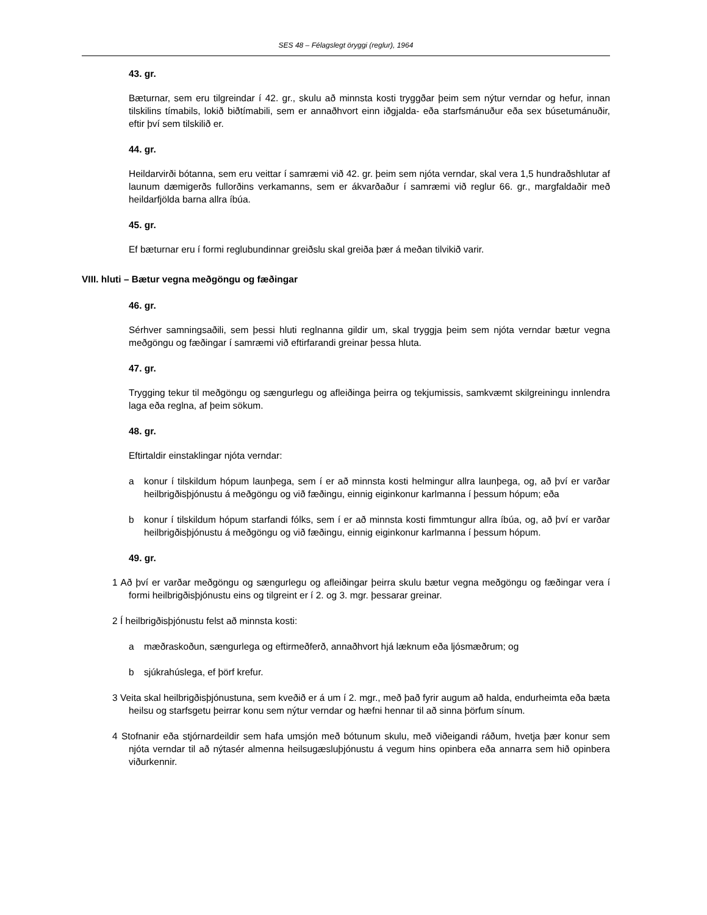SES 48 – Félagslegt öryggi (reglur), 1964
43. gr.
Bæturnar, sem eru tilgreindar í 42. gr., skulu að minnsta kosti tryggðar þeim sem nýtur verndar og hefur, innan tilskilins tímabils, lokið biðtímabili, sem er annaðhvort einn iðgjalda- eða starfsmánuður eða sex búsetumánuðir, eftir því sem tilskilið er.
44. gr.
Heildarvirði bótanna, sem eru veittar í samræmi við 42. gr. þeim sem njóta verndar, skal vera 1,5 hundraðshlutar af launum dæmigerðs fullorðins verkamanns, sem er ákvarðaður í samræmi við reglur 66. gr., margfaldaðir með heildarfjölda barna allra íbúa.
45. gr.
Ef bæturnar eru í formi reglubundinnar greiðslu skal greiða þær á meðan tilvikið varir.
VIII. hluti – Bætur vegna meðgöngu og fæðingar
46. gr.
Sérhver samningsaðili, sem þessi hluti reglnanna gildir um, skal tryggja þeim sem njóta verndar bætur vegna meðgöngu og fæðingar í samræmi við eftirfarandi greinar þessa hluta.
47. gr.
Trygging tekur til meðgöngu og sængurlegu og afleiðinga þeirra og tekjumissis, samkvæmt skilgreiningu innlendra laga eða reglna, af þeim sökum.
48. gr.
Eftirtaldir einstaklingar njóta verndar:
a konur í tilskildum hópum launþega, sem í er að minnsta kosti helmingur allra launþega, og, að því er varðar heilbrigðisþjónustu á meðgöngu og við fæðingu, einnig eiginkonur karlmanna í þessum hópum; eða
b konur í tilskildum hópum starfandi fólks, sem í er að minnsta kosti fimmtungur allra íbúa, og, að því er varðar heilbrigðisþjónustu á meðgöngu og við fæðingu, einnig eiginkonur karlmanna í þessum hópum.
49. gr.
1 Að því er varðar meðgöngu og sængurlegu og afleiðingar þeirra skulu bætur vegna meðgöngu og fæðingar vera í formi heilbrigðisþjónustu eins og tilgreint er í 2. og 3. mgr. þessarar greinar.
2 Í heilbrigðisþjónustu felst að minnsta kosti:
a mæðraskoðun, sængurlega og eftirmeðferð, annaðhvort hjá læknum eða ljósmæðrum; og
b sjúkrahúslega, ef þörf krefur.
3 Veita skal heilbrigðisþjónustuna, sem kveðið er á um í 2. mgr., með það fyrir augum að halda, endurheimta eða bæta heilsu og starfsgetu þeirrar konu sem nýtur verndar og hæfni hennar til að sinna þörfum sínum.
4 Stofnanir eða stjórnardeildir sem hafa umsjón með bótunum skulu, með viðeigandi ráðum, hvetja þær konur sem njóta verndar til að nýtasér almenna heilsugæsluþjónustu á vegum hins opinbera eða annarra sem hið opinbera viðurkennir.